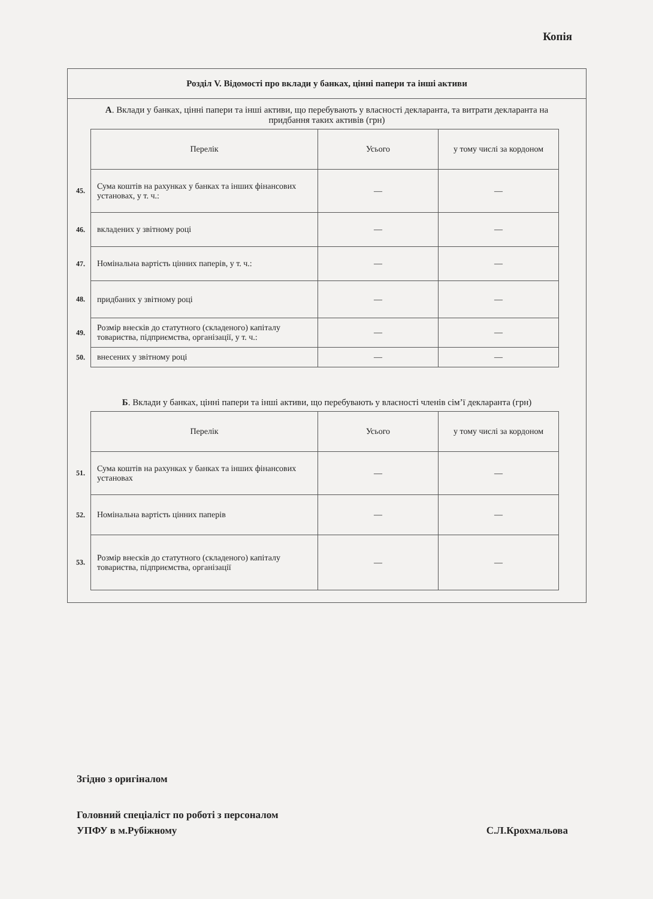Копія
Розділ V. Відомості про вклади у банках, цінні папери та інші активи
А. Вклади у банках, цінні папери та інші активи, що перебувають у власності декларанта, та витрати декларанта на придбання таких активів (грн)
| | Перелік | Усього | у тому числі за кордоном |
| 45. | Сума коштів на рахунках у банках та інших фінансових установах, у т. ч.: | — | — |
| 46. | вкладених у звітному році | — | — |
| 47. | Номінальна вартість цінних паперів, у т. ч.: | — | — |
| 48. | придбаних у звітному році | — | — |
| 49. | Розмір внесків до статутного (складеного) капіталу товариства, підприємства, організації, у т. ч.: | — | — |
| 50. | внесених у звітному році | — | — |
Б. Вклади у банках, цінні папери та інші активи, що перебувають у власності членів сім’ї декларанта (грн)
| | Перелік | Усього | у тому числі за кордоном |
| 51. | Сума коштів на рахунках у банках та інших фінансових установах | — | — |
| 52. | Номінальна вартість цінних паперів | — | — |
| 53. | Розмір внесків до статутного (складеного) капіталу товариства, підприємства, організації | — | — |
Згідно з оригіналом
Головний спеціаліст по роботі з персоналом
УПФУ в м.Рубіжному С.Л.Крохмальова